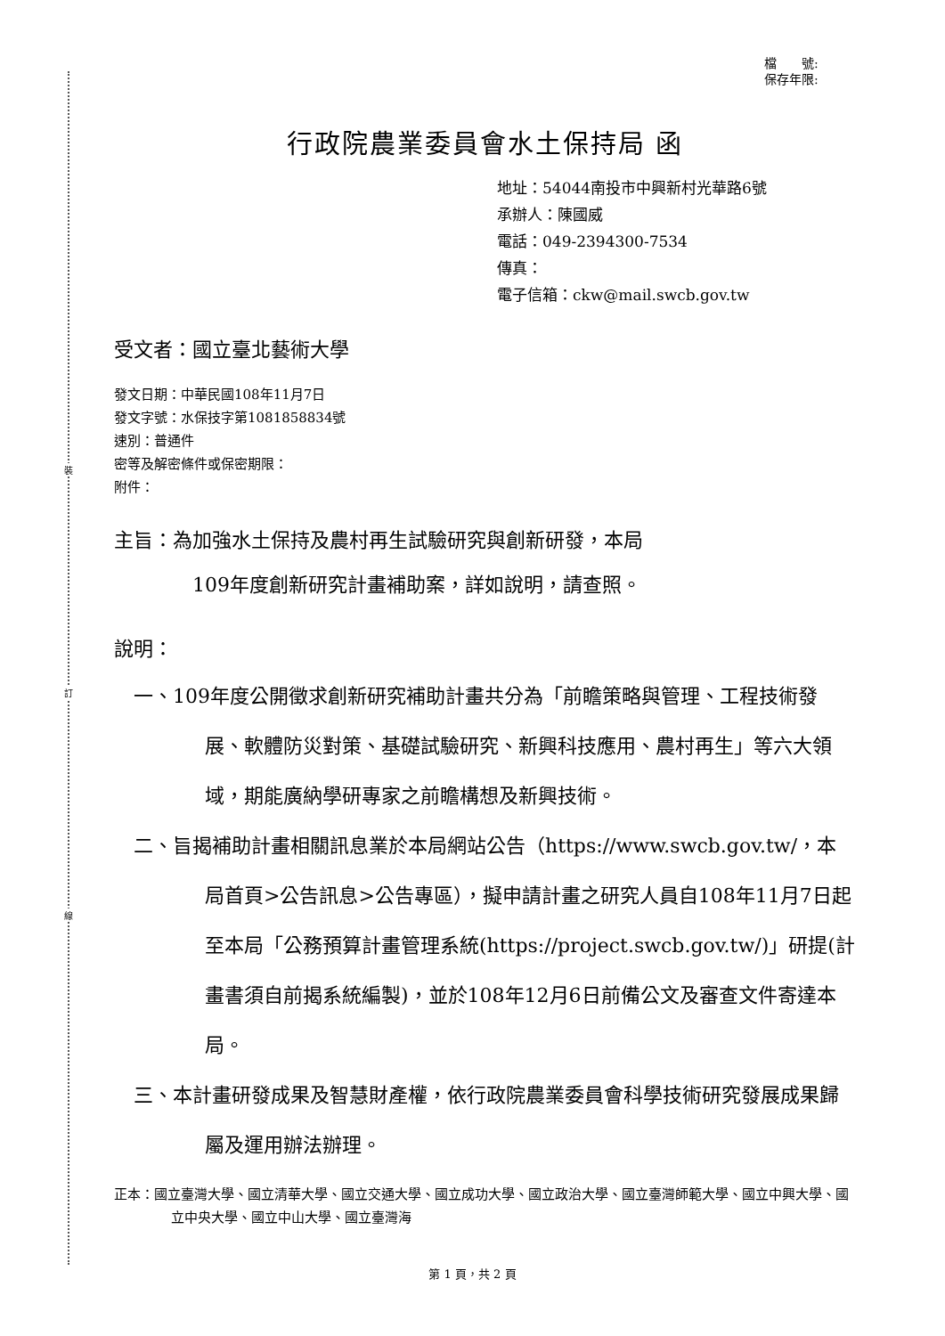裝
訂
線
檔　　號:
保存年限:
行政院農業委員會水土保持局 函
地址：54044南投市中興新村光華路6號
承辦人：陳國威
電話：049-2394300-7534
傳真：
電子信箱：ckw@mail.swcb.gov.tw
受文者：國立臺北藝術大學
發文日期：中華民國108年11月7日
發文字號：水保技字第1081858834號
速別：普通件
密等及解密條件或保密期限：
附件：
主旨：為加強水土保持及農村再生試驗研究與創新研發，本局
109年度創新研究計畫補助案，詳如說明，請查照。
說明：
一、109年度公開徵求創新研究補助計畫共分為「前瞻策略與管理、工程技術發展、軟體防災對策、基礎試驗研究、新興科技應用、農村再生」等六大領域，期能廣納學研專家之前瞻構想及新興技術。
二、旨揭補助計畫相關訊息業於本局網站公告（https://www.swcb.gov.tw/，本局首頁>公告訊息>公告專區），擬申請計畫之研究人員自108年11月7日起至本局「公務預算計畫管理系統(https://project.swcb.gov.tw/)」研提(計畫書須自前揭系統編製)，並於108年12月6日前備公文及審查文件寄達本局。
三、本計畫研發成果及智慧財產權，依行政院農業委員會科學技術研究發展成果歸屬及運用辦法辦理。
正本：國立臺灣大學、國立清華大學、國立交通大學、國立成功大學、國立政治大學、國立臺灣師範大學、國立中興大學、國立中央大學、國立中山大學、國立臺灣海
第 1 頁，共 2 頁